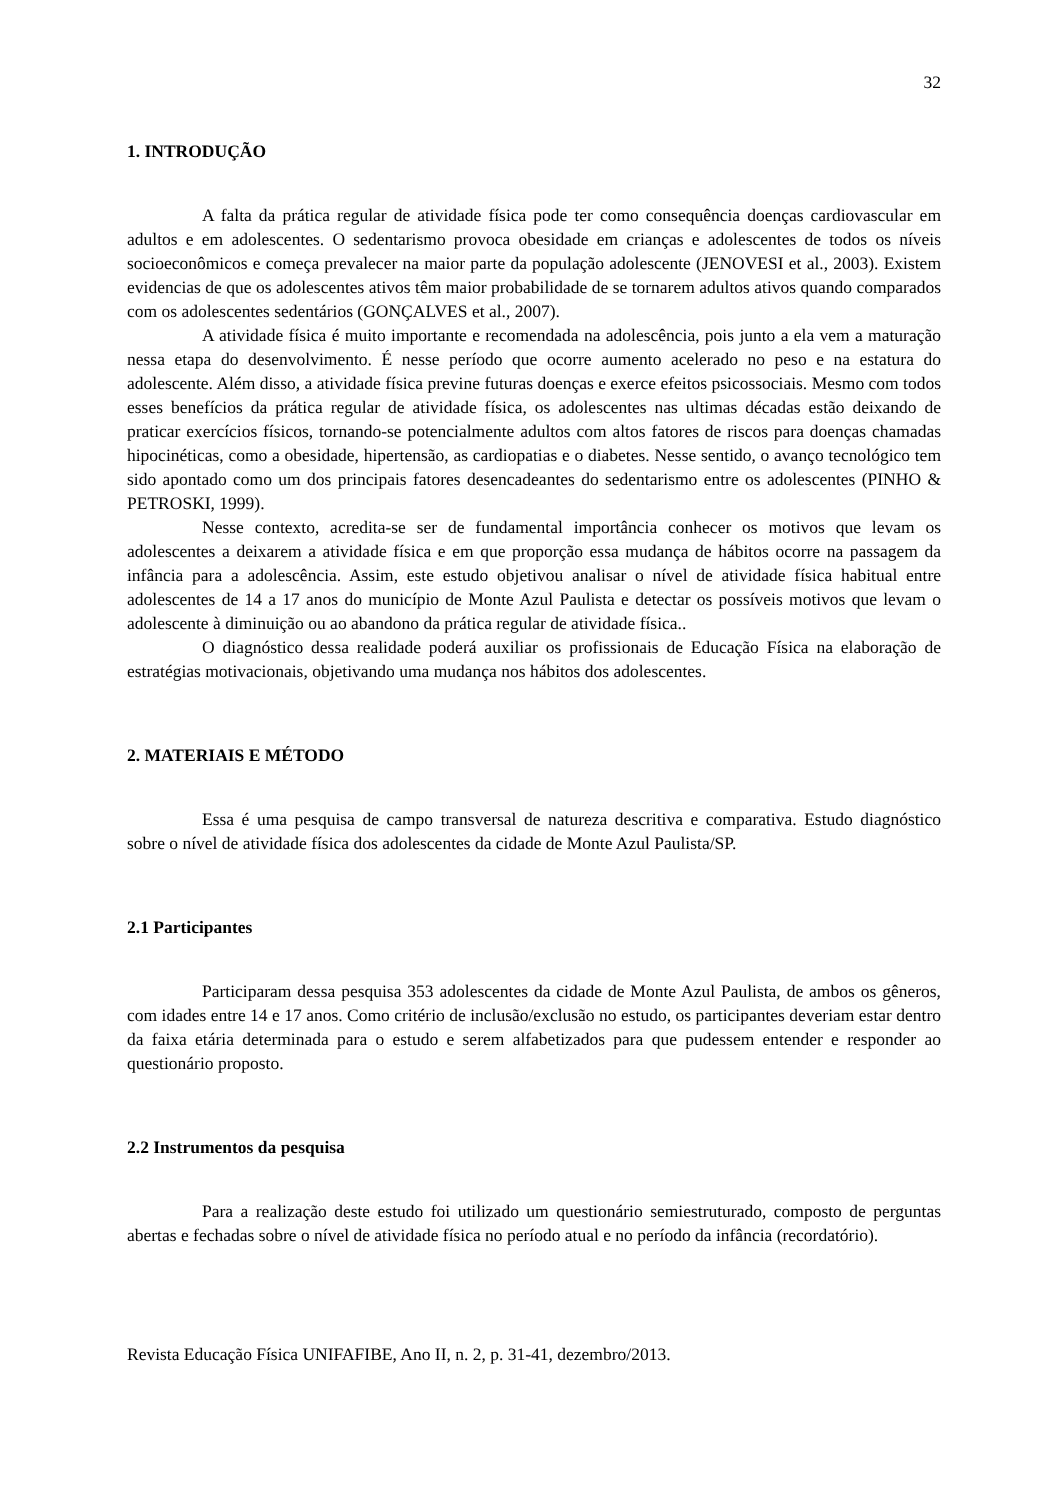32
1. INTRODUÇÃO
A falta da prática regular de atividade física pode ter como consequência doenças cardiovascular em adultos e em adolescentes. O sedentarismo provoca obesidade em crianças e adolescentes de todos os níveis socioeconômicos e começa prevalecer na maior parte da população adolescente (JENOVESI et al., 2003). Existem evidencias de que os adolescentes ativos têm maior probabilidade de se tornarem adultos ativos quando comparados com os adolescentes sedentários (GONÇALVES et al., 2007).
A atividade física é muito importante e recomendada na adolescência, pois junto a ela vem a maturação nessa etapa do desenvolvimento. É nesse período que ocorre aumento acelerado no peso e na estatura do adolescente. Além disso, a atividade física previne futuras doenças e exerce efeitos psicossociais. Mesmo com todos esses benefícios da prática regular de atividade física, os adolescentes nas ultimas décadas estão deixando de praticar exercícios físicos, tornando-se potencialmente adultos com altos fatores de riscos para doenças chamadas hipocinéticas, como a obesidade, hipertensão, as cardiopatias e o diabetes. Nesse sentido, o avanço tecnológico tem sido apontado como um dos principais fatores desencadeantes do sedentarismo entre os adolescentes (PINHO & PETROSKI, 1999).
Nesse contexto, acredita-se ser de fundamental importância conhecer os motivos que levam os adolescentes a deixarem a atividade física e em que proporção essa mudança de hábitos ocorre na passagem da infância para a adolescência. Assim, este estudo objetivou analisar o nível de atividade física habitual entre adolescentes de 14 a 17 anos do município de Monte Azul Paulista e detectar os possíveis motivos que levam o adolescente à diminuição ou ao abandono da prática regular de atividade física..
O diagnóstico dessa realidade poderá auxiliar os profissionais de Educação Física na elaboração de estratégias motivacionais, objetivando uma mudança nos hábitos dos adolescentes.
2. MATERIAIS E MÉTODO
Essa é uma pesquisa de campo transversal de natureza descritiva e comparativa. Estudo diagnóstico sobre o nível de atividade física dos adolescentes da cidade de Monte Azul Paulista/SP.
2.1 Participantes
Participaram dessa pesquisa 353 adolescentes da cidade de Monte Azul Paulista, de ambos os gêneros, com idades entre 14 e 17 anos. Como critério de inclusão/exclusão no estudo, os participantes deveriam estar dentro da faixa etária determinada para o estudo e serem alfabetizados para que pudessem entender e responder ao questionário proposto.
2.2 Instrumentos da pesquisa
Para a realização deste estudo foi utilizado um questionário semiestruturado, composto de perguntas abertas e fechadas sobre o nível de atividade física no período atual e no período da infância (recordatório).
Revista Educação Física UNIFAFIBE, Ano II, n. 2, p. 31-41, dezembro/2013.